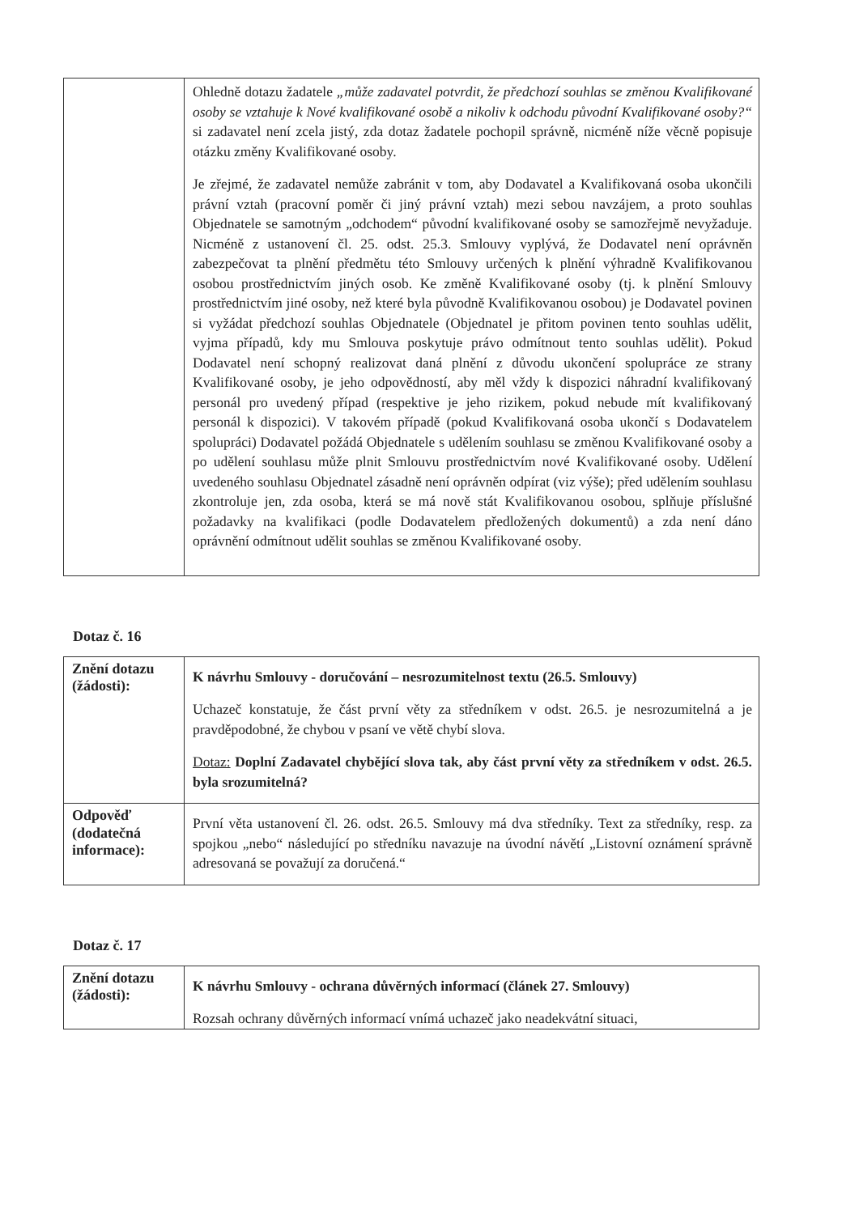| | Ohledně dotazu žadatele „může zadavatel potvrdit, že předchozí souhlas se změnou Kvalifikované osoby se vztahuje k Nové kvalifikované osobě a nikoliv k odchodu původní Kvalifikované osoby?“ si zadavatel není zcela jistý, zda dotaz žadatele pochopil správně, nicméně níže věcně popisuje otázku změny Kvalifikované osoby. Je zřejmé, že zadavatel nemůže zabránit v tom, aby Dodavatel a Kvalifikovaná osoba ukončili právní vztah (pracovní poměr či jiný právní vztah) mezi sebou navzájem, a proto souhlas Objednatele se samotným „odchodem“ původní kvalifikované osoby se samozřejmě nevyžaduje. Nicméně z ustanovení čl. 25. odst. 25.3. Smlouvy vyplývá, že Dodavatel není oprávněn zabezpečovat ta plnění předmětu této Smlouvy určených k plnění výhradně Kvalifikovanou osobou prostřednictvím jiných osob. Ke změně Kvalifikované osoby (tj. k plnění Smlouvy prostřednictvím jiné osoby, než které byla původně Kvalifikovanou osobou) je Dodavatel povinen si vyžádat předchozí souhlas Objednatele (Objednatel je přitom povinen tento souhlas udělit, vyjma případů, kdy mu Smlouva poskytuje právo odmítnout tento souhlas udělit). Pokud Dodavatel není schopný realizovat daná plnění z důvodu ukončení spolupráce ze strany Kvalifikované osoby, je jeho odpovědností, aby měl vždy k dispozici náhradní kvalifikovaný personál pro uvedený případ (respektive je jeho rizikem, pokud nebude mít kvalifikovaný personál k dispozici). V takovém případě (pokud Kvalifikovaná osoba ukončí s Dodavatelem spolupráci) Dodavatel požádá Objednatele s udělením souhlasu se změnou Kvalifikované osoby a po udělení souhlasu může plnit Smlouvu prostřednictvím nové Kvalifikované osoby. Udělení uvedeného souhlasu Objednatel zásadně není oprávněn odpírat (viz výše); před udělením souhlasu zkontroluje jen, zda osoba, která se má nově stát Kvalifikovanou osobou, splňuje příslušné požadavky na kvalifikaci (podle Dodavatelem předložených dokumentů) a zda není dáno oprávnění odmítnout udělit souhlas se změnou Kvalifikované osoby. |
Dotaz č. 16
| Znění dotazu (žádosti): | K návrhu Smlouvy - doručování – nesrozumitelnost textu (26.5. Smlouvy) Uchazeč konstatuje, že část první věty za středníkem v odst. 26.5. je nesrozumitelná a je pravděpodobné, že chybou v psaní ve větě chybí slova. Dotaz: Doplní Zadavatel chybějící slova tak, aby část první věty za středníkem v odst. 26.5. byla srozumitelná? |
| Odpověď (dodatečná informace): | První věta ustanovení čl. 26. odst. 26.5. Smlouvy má dva středníky. Text za středníky, resp. za spojkou „nebo“ následující po středníku navazuje na úvodní návětí „Listovní oznámení správně adresovaná se považují za doručená.“ |
Dotaz č. 17
| Znění dotazu (žádosti): | K návrhu Smlouvy - ochrana důvěrných informací (článek 27. Smlouvy) Rozsah ochrany důvěrných informací vnímá uchazeč jako neadekvátní situaci, |